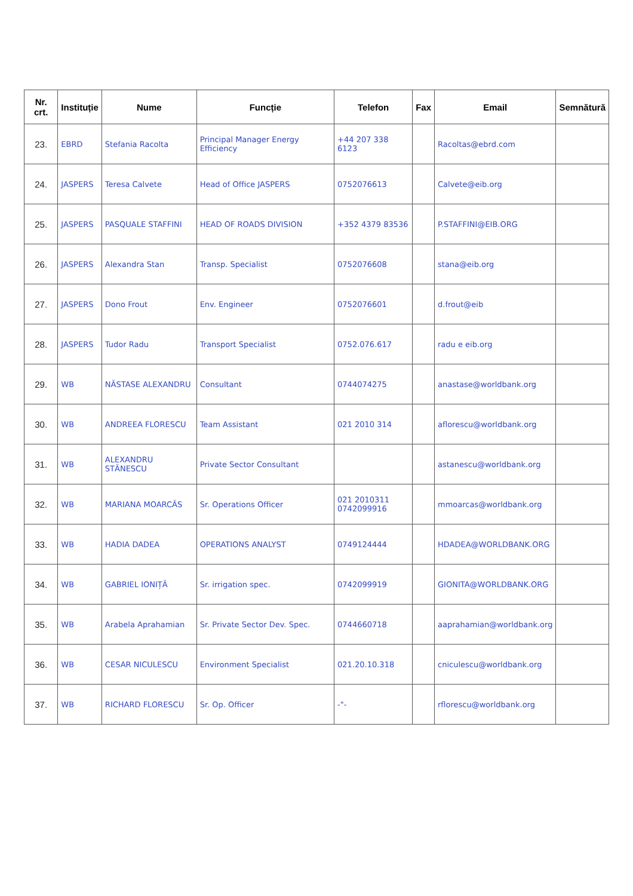| Nr. crt. | Instituție | Nume | Funcție | Telefon | Fax | Email | Semnătură |
| --- | --- | --- | --- | --- | --- | --- | --- |
| 23. | EBRD | Stefania Racolta | Principal Manager Energy Efficiency | +44 207 338 6123 | | Racoltas@ebrd.com | |
| 24. | JASPERS | Teresa Calvete | Head of Office JASPERS | 0752076613 | | Calvete@eib.org | |
| 25. | JASPERS | PASQUALE STAFFINI | HEAD OF ROADS DIVISION | +352 4379 83536 | | P.STAFFINI@EIB.ORG | |
| 26. | JASPERS | Alexandra Stan | Transp. Specialist | 0752076608 | | stana@eib.org | |
| 27. | JASPERS | Dono Frout | Env. Engineer | 0752076601 | | d.frout@eib | |
| 28. | JASPERS | Tudor Radu | Transport Specialist | 0752.076.617 | | radu e eib.org | |
| 29. | WB | NĂSTASE ALEXANDRU | Consultant | 0744074275 | | anastase@worldbank.org | |
| 30. | WB | ANDREEA FLORESCU | Team Assistant | 021 2010 314 | | aflorescu@worldbank.org | |
| 31. | WB | ALEXANDRU STĂNESCU | Private Sector Consultant | | | astanescu@worldbank.org | |
| 32. | WB | MARIANA MOARCĂS | Sr. Operations Officer | 021 2010311 0742099916 | | mmoarcas@worldbank.org | |
| 33. | WB | HADIA DADEA | OPERATIONS ANALYST | 0749124444 | | HDADEA@WORLDBANK.ORG | |
| 34. | WB | GABRIEL IONIȚĂ | Sr. irrigation spec. | 0742099919 | | GIONITA@WORLDBANK.ORG | |
| 35. | WB | Arabela Aprahamian | Sr. Private Sector Dev. Spec. | 0744660718 | | aaprahamian@worldbank.org | |
| 36. | WB | CESAR NICULESCU | Environment Specialist | 021.20.10.318 | | cniculescu@worldbank.org | |
| 37. | WB | RICHARD FLORESCU | Sr. Op. Officer | -"- | | rflorescu@worldbank.org | |